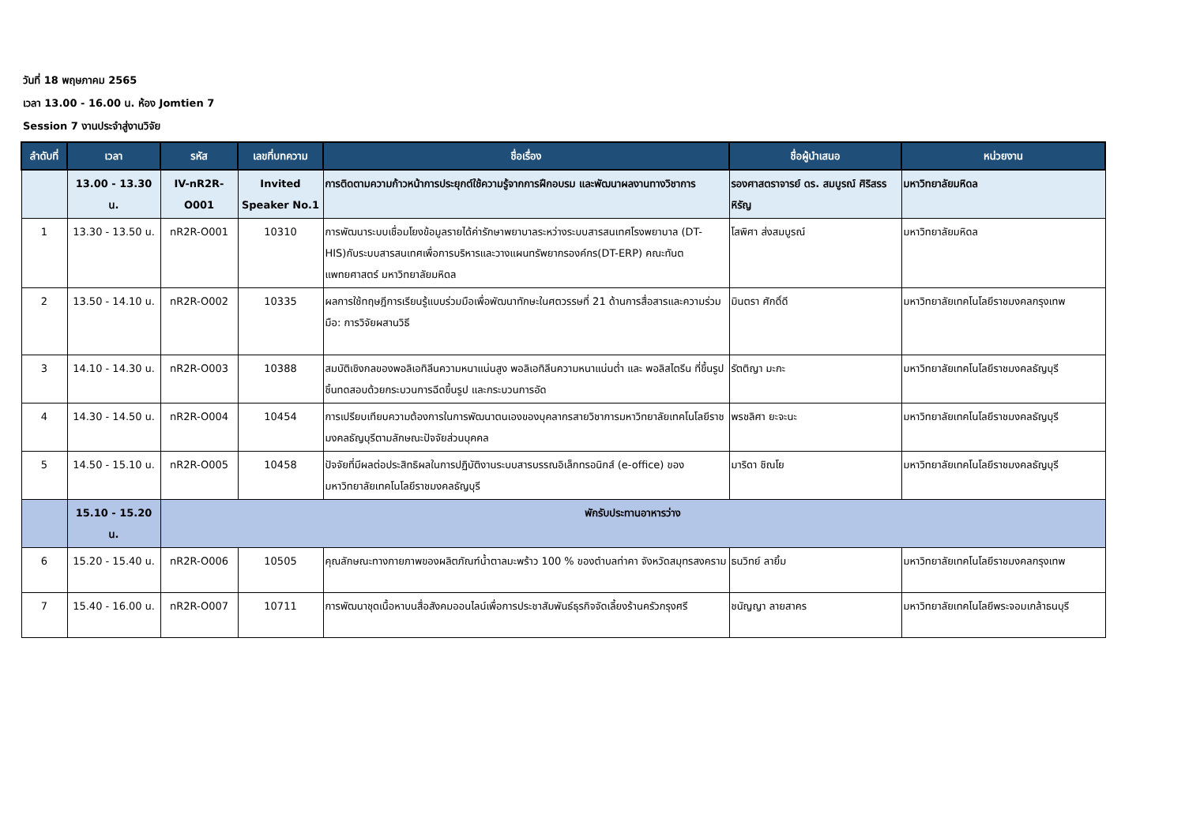วันที่ 18 พฤษภาคม 2565
เวลา 13.00 - 16.00 น. ห้อง Jomtien 7
Session 7 งานประจำสู่งานวิจัย
| ลำดับที่ | เวลา | รหัส | เลขที่บทความ | ชื่อเรื่อง | ชื่อผู้นำเสนอ | หน่วยงาน |
| --- | --- | --- | --- | --- | --- | --- |
| | 13.00 - 13.30 น. | IV-nR2R-O001 | Invited Speaker No.1 | การติดตามความก้าวหน้าการประยุกต์ใช้ความรู้จากการฝึกอบรม และพัฒนาผลงานทางวิชาการ | รองศาสตราจารย์ ดร. สมบูรณ์ ศิริสรรหิรัญ | มหาวิทยาลัยมหิดล |
| 1 | 13.30 - 13.50 น. | nR2R-O001 | 10310 | การพัฒนาระบบเชื่อมโยงข้อมูลรายได้ค่ารักษาพยาบาลระหว่างระบบสารสนเทศโรงพยาบาล (DT-HIS)กับระบบสารสนเทศเพื่อการบริหารและวางแผนทรัพยากรองค์กร(DT-ERP) คณะทันตแพทยศาสตร์ มหาวิทยาลัยมหิดล | โสพิศา ส่งสมบูรณ์ | มหาวิทยาลัยมหิดล |
| 2 | 13.50 - 14.10 น. | nR2R-O002 | 10335 | ผลการใช้ทฤษฎีการเรียนรู้แบบร่วมมือเพื่อพัฒนาทักษะในศตวรรษที่ 21 ด้านการสื่อสารและความร่วมมือ: การวิจัยผสานวิธี | มินตรา ศักดิ์ดี | มหาวิทยาลัยเทคโนโลยีราชมงคลกรุงเทพ |
| 3 | 14.10 - 14.30 น. | nR2R-O003 | 10388 | สมบัติเชิงกลของพอลิเอทิลีนความหนาแน่นสูง พอลิเอทิลีนความหนาแน่นต่ำ และ พอลิสไตรีน ที่ขึ้นรูปชิ้นทดสอบด้วยกระบวนการฉีดขึ้นรูป และกระบวนการอัด | รัตติญา มะกะ | มหาวิทยาลัยเทคโนโลยีราชมงคลธัญบุรี |
| 4 | 14.30 - 14.50 น. | nR2R-O004 | 10454 | การเปรียบเทียบความต้องการในการพัฒนาตนเองของบุคลากรสายวิชาการมหาวิทยาลัยเทคโนโลยีราชมงคลธัญบุรีตามลักษณะปัจจัยส่วนบุคคล | พรชลิศา ยะจะนะ | มหาวิทยาลัยเทคโนโลยีราชมงคลธัญบุรี |
| 5 | 14.50 - 15.10 น. | nR2R-O005 | 10458 | ปัจจัยที่มีผลต่อประสิทธิผลในการปฏิบัติงานระบบสารบรรณอิเล็กทรอนิกส์ (e-office) ของมหาวิทยาลัยเทคโนโลยีราชมงคลธัญบุรี | มาริดา ชิณโย | มหาวิทยาลัยเทคโนโลยีราชมงคลธัญบุรี |
| | 15.10 - 15.20 น. | พักรับประทานอาหารว่าง | | | | |
| 6 | 15.20 - 15.40 น. | nR2R-O006 | 10505 | คุณลักษณะทางกายภาพของผลิตภัณฑ์น้ำตาลมะพร้าว 100 % ของตำบลท่าคา จังหวัดสมุทรสงคราม | ธนวิทย์ ลายิ้ม | มหาวิทยาลัยเทคโนโลยีราชมงคลกรุงเทพ |
| 7 | 15.40 - 16.00 น. | nR2R-O007 | 10711 | การพัฒนาชุดเนื้อหาบนสื่อสังคมออนไลน์เพื่อการประชาสัมพันธ์ธุรกิจจัดเลี้ยงร้านครัวกรุงศรี | ชนัญญา ลายสาคร | มหาวิทยาลัยเทคโนโลยีพระจอมเกล้าธนบุรี |